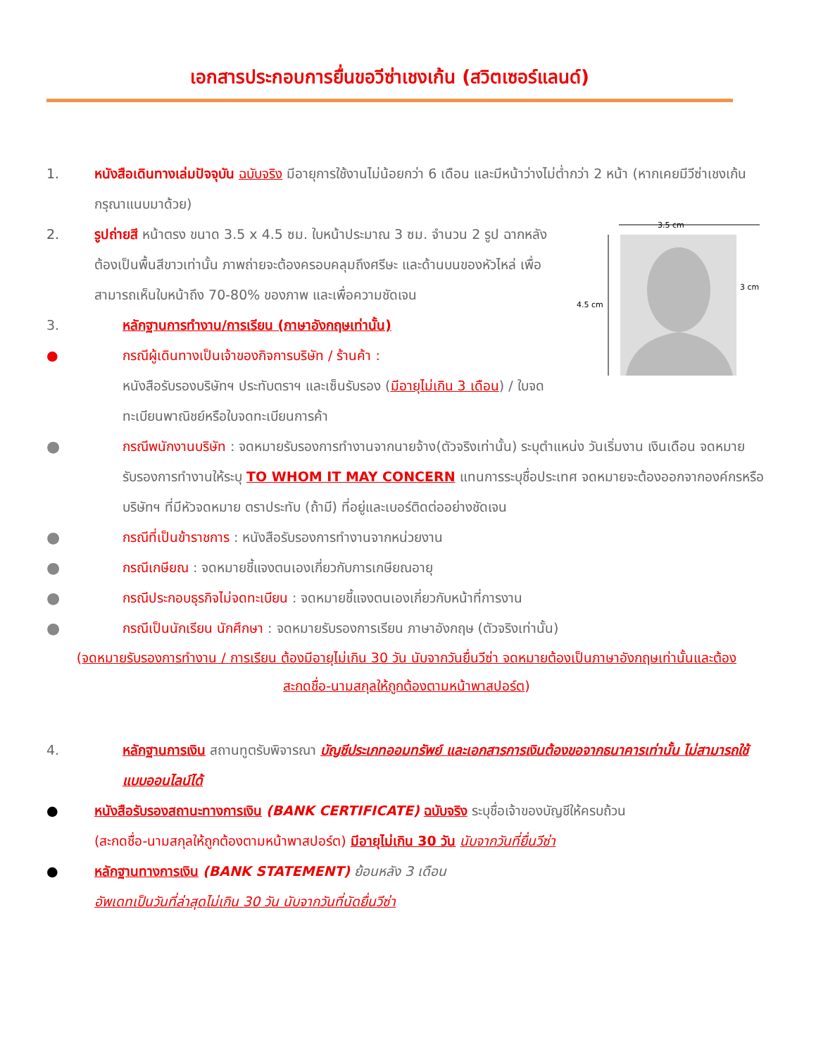เอกสารประกอบการยื่นขอวีซ่าเชงเก้น (สวิตเซอร์แลนด์)
1. หนังสือเดินทางเล่มปัจจุบัน ฉบับจริง มีอายุการใช้งานไม่น้อยกว่า 6 เดือน และมีหน้าว่างไม่ต่ำกว่า 2 หน้า (หากเคยมีวีซ่าเชงเก้น กรุณาแนบมาด้วย)
3.5 cm
4.5 cm
3 cm
2. รูปถ่ายสี หน้าตรง ขนาด 3.5 x 4.5 ซม. ใบหน้าประมาณ 3 ซม. จำนวน 2 รูป ฉากหลังต้องเป็นพื้นสีขาวเท่านั้น ภาพถ่ายจะต้องครอบคลุมถึงศรีษะ และด้านบนของหัวไหล่ เพื่อสามารถเห็นใบหน้าถึง 70-80% ของภาพ และเพื่อความชัดเจน
3. หลักฐานการทำงาน/การเรียน (ภาษาอังกฤษเท่านั้น)
● กรณีผู้เดินทางเป็นเจ้าของกิจการบริษัท / ร้านค้า :
หนังสือรับรองบริษัทฯ ประทับตราฯ และเซ็นรับรอง (มีอายุไม่เกิน 3 เดือน) / ใบจดทะเบียนพาณิชย์หรือใบจดทะเบียนการค้า
●
กรณีพนักงานบริษัท : จดหมายรับรองการทำงานจากนายจ้าง(ตัวจริงเท่านั้น) ระบุตำแหน่ง วันเริ่มงาน เงินเดือน จดหมายรับรองการทำงานให้ระบุ TO WHOM IT MAY CONCERN แทนการระบุชื่อประเทศ จดหมายจะต้องออกจากองค์กรหรือบริษัทฯ ที่มีหัวจดหมาย ตราประทับ (ถ้ามี) ที่อยู่และเบอร์ติดต่ออย่างชัดเจน
●
กรณีที่เป็นข้าราชการ : หนังสือรับรองการทำงานจากหน่วยงาน
●
กรณีเกษียณ : จดหมายชี้แจงตนเองเกี่ยวกับการเกษียณอายุ
●
กรณีประกอบธุรกิจไม่จดทะเบียน : จดหมายชี้แจงตนเองเกี่ยวกับหน้าที่การงาน
●
กรณีเป็นนักเรียน นักศึกษา : จดหมายรับรองการเรียน ภาษาอังกฤษ (ตัวจริงเท่านั้น)
(จดหมายรับรองการทำงาน / การเรียน ต้องมีอายุไม่เกิน 30 วัน นับจากวันยื่นวีซ่า จดหมายต้องเป็นภาษาอังกฤษเท่านั้นและต้องสะกดชื่อ-นามสกุลให้ถูกต้องตามหน้าพาสปอร์ต)
4. หลักฐานการเงิน สถานทูตรับพิจารณา บัญชีประเภทออมทรัพย์ และเอกสารการเงินต้องขอจากธนาคารเท่านั้น ไม่สามารถใช้แบบออนไลน์ได้
● หนังสือรับรองสถานะทางการเงิน (BANK CERTIFICATE) ฉบับจริง ระบุชื่อเจ้าของบัญชีให้ครบถ้วน
(สะกดชื่อ-นามสกุลให้ถูกต้องตามหน้าพาสปอร์ต) มีอายุไม่เกิน 30 วัน นับจากวันที่ยื่นวีซ่า
● หลักฐานทางการเงิน (BANK STATEMENT) ย้อนหลัง 3 เดือน
อัพเดทเป็นวันที่ล่าสุดไม่เกิน 30 วัน นับจากวันที่นัดยื่นวีซ่า